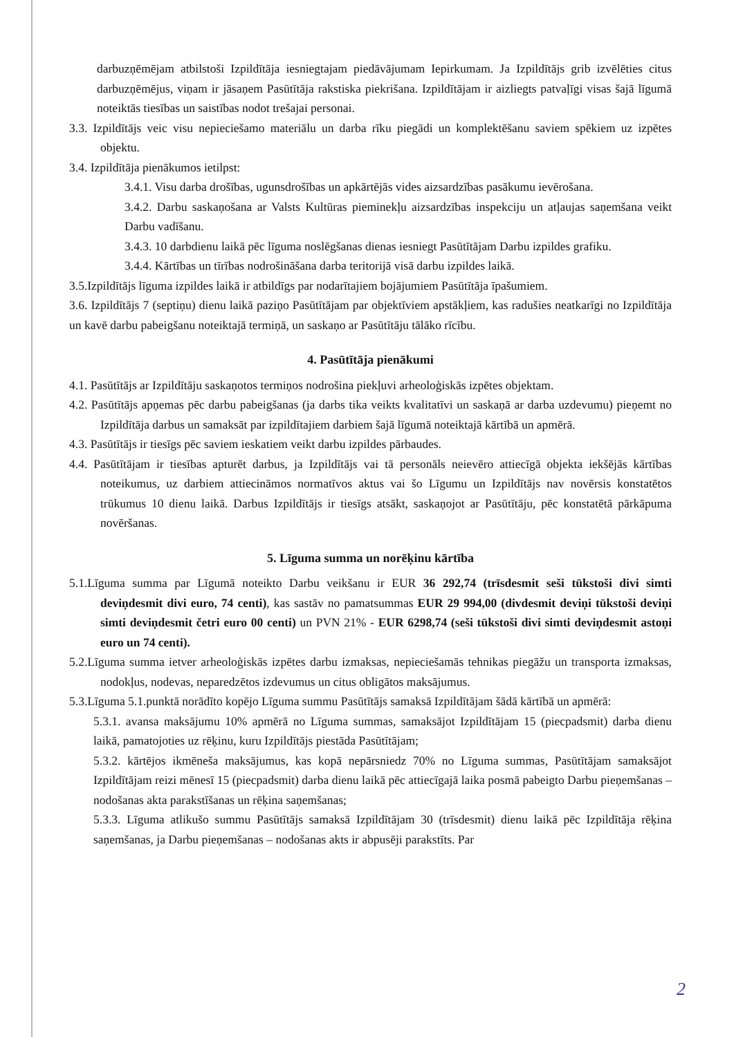darbuzņēmējam atbilstoši Izpildītāja iesniegtajam piedāvājumam Iepirkumam. Ja Izpildītājs grib izvēlēties citus darbuzņēmējus, viņam ir jāsaņem Pasūtītāja rakstiska piekrišana. Izpildītājam ir aizliegts patvaļīgi visas šajā līgumā noteiktās tiesības un saistības nodot trešajai personai.
3.3. Izpildītājs veic visu nepieciešamo materiālu un darba rīku piegādi un komplektēšanu saviem spēkiem uz izpētes objektu.
3.4. Izpildītāja pienākumos ietilpst:
3.4.1. Visu darba drošības, ugunsdrošības un apkārtējās vides aizsardzības pasākumu ievērošana.
3.4.2. Darbu saskaņošana ar Valsts Kultūras pieminekļu aizsardzības inspekciju un atļaujas saņemšana veikt Darbu vadīšanu.
3.4.3. 10 darbdienu laikā pēc līguma noslēgšanas dienas iesniegt Pasūtītājam Darbu izpildes grafiku.
3.4.4. Kārtības un tīrības nodrošināšana darba teritorijā visā darbu izpildes laikā.
3.5.Izpildītājs līguma izpildes laikā ir atbildīgs par nodarītajiem bojājumiem Pasūtītāja īpašumiem.
3.6. Izpildītājs 7 (septiņu) dienu laikā paziņo Pasūtītājam par objektīviem apstākļiem, kas radušies neatkarīgi no Izpildītāja un kavē darbu pabeigšanu noteiktajā termiņā, un saskaņo ar Pasūtītāju tālāko rīcību.
4. Pasūtītāja pienākumi
4.1. Pasūtītājs ar Izpildītāju saskaņotos termiņos nodrošina piekļuvi arheoloģiskās izpētes objektam.
4.2. Pasūtītājs apņemas pēc darbu pabeigšanas (ja darbs tika veikts kvalitatīvi un saskaņā ar darba uzdevumu) pieņemt no Izpildītāja darbus un samaksāt par izpildītajiem darbiem šajā līgumā noteiktajā kārtībā un apmērā.
4.3. Pasūtītājs ir tiesīgs pēc saviem ieskatiem veikt darbu izpildes pārbaudes.
4.4. Pasūtītājam ir tiesības apturēt darbus, ja Izpildītājs vai tā personāls neievēro attiecīgā objekta iekšējās kārtības noteikumus, uz darbiem attiecināmos normatīvos aktus vai šo Līgumu un Izpildītājs nav novērsis konstatētos trūkumus 10 dienu laikā. Darbus Izpildītājs ir tiesīgs atsākt, saskaņojot ar Pasūtītāju, pēc konstatētā pārkāpuma novēršanas.
5. Līguma summa un norēķinu kārtība
5.1.Līguma summa par Līgumā noteikto Darbu veikšanu ir EUR 36 292,74 (trīsdesmit seši tūkstoši divi simti deviņdesmit divi euro, 74 centi), kas sastāv no pamatsummas EUR 29 994,00 (divdesmit deviņi tūkstoši deviņi simti deviņdesmit četri euro 00 centi) un PVN 21% - EUR 6298,74 (seši tūkstoši divi simti deviņdesmit astoņi euro un 74 centi).
5.2.Līguma summa ietver arheoloģiskās izpētes darbu izmaksas, nepieciešamās tehnikas piegāžu un transporta izmaksas, nodokļus, nodevas, neparedzētos izdevumus un citus obligātos maksājumus.
5.3.Līguma 5.1.punktā norādīto kopējo Līguma summu Pasūtītājs samaksā Izpildītājam šādā kārtībā un apmērā:
5.3.1. avansa maksājumu 10% apmērā no Līguma summas, samaksājot Izpildītājam 15 (piecpadsmit) darba dienu laikā, pamatojoties uz rēķinu, kuru Izpildītājs piestāda Pasūtītājam;
5.3.2. kārtējos ikmēneša maksājumus, kas kopā nepārsniedz 70% no Līguma summas, Pasūtītājam samaksājot Izpildītājam reizi mēnesī 15 (piecpadsmit) darba dienu laikā pēc attiecīgajā laika posmā pabeigto Darbu pieņemšanas – nodošanas akta parakstīšanas un rēķina saņemšanas;
5.3.3. Līguma atlikušo summu Pasūtītājs samaksā Izpildītājam 30 (trīsdesmit) dienu laikā pēc Izpildītāja rēķina saņemšanas, ja Darbu pieņemšanas – nodošanas akts ir abpusēji parakstīts. Par
2